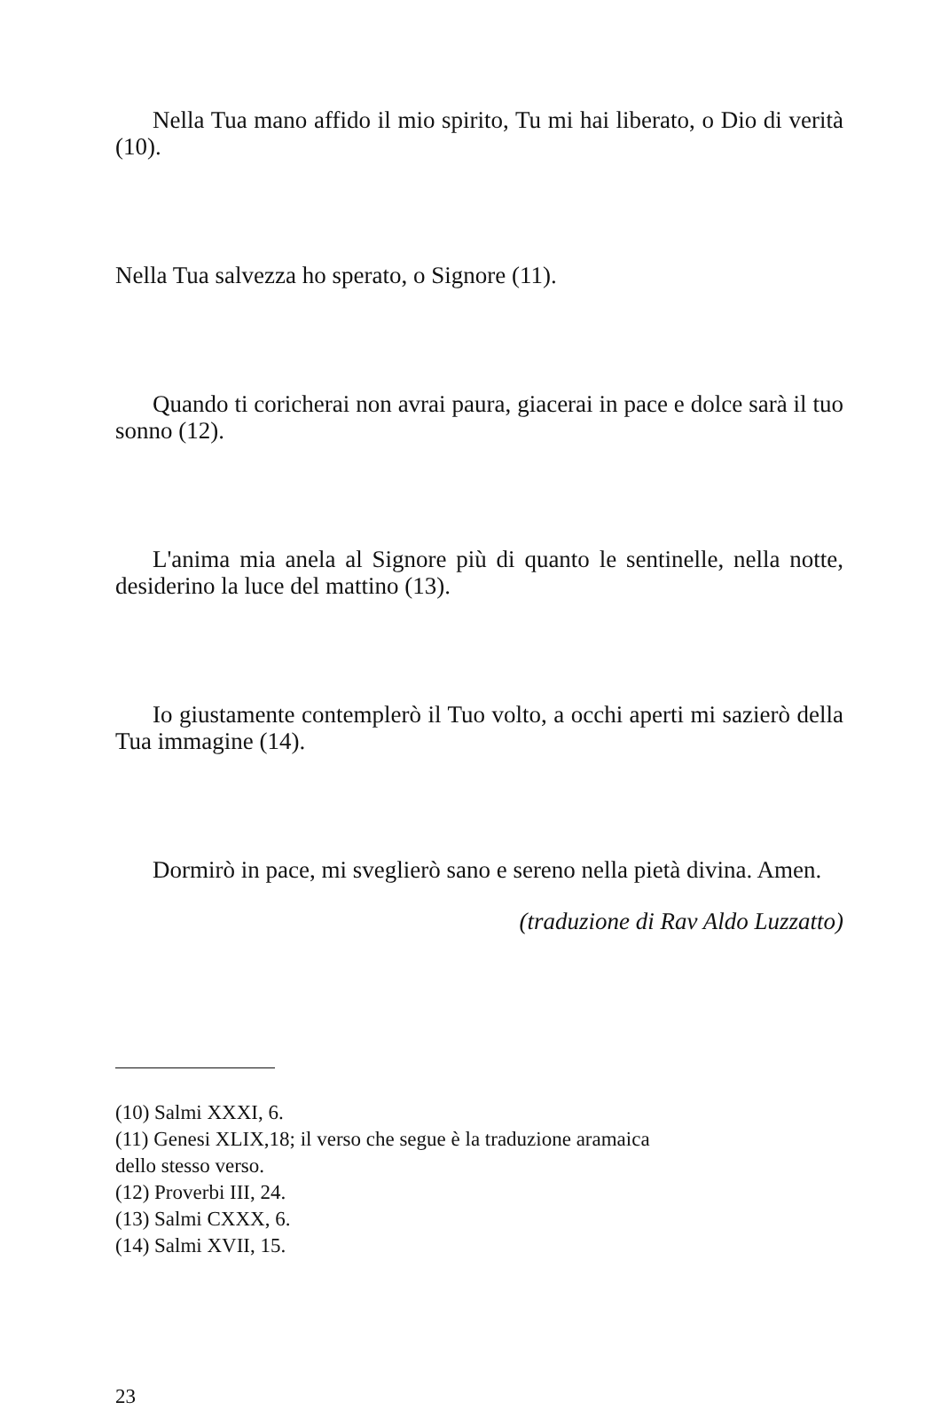Nella Tua mano affido il mio spirito, Tu mi hai liberato, o Dio di verità (10).
Nella Tua salvezza ho sperato, o Signore (11).
Quando ti coricherai non avrai paura, giacerai in pace e dolce sarà il tuo sonno (12).
L'anima mia anela al Signore più di quanto le sentinelle, nella notte, desiderino la luce del mattino (13).
Io giustamente contemplerò il Tuo volto, a occhi aperti mi sazierò della Tua immagine (14).
Dormirò in pace, mi sveglierò sano e sereno nella pietà divina. Amen.
(traduzione di Rav Aldo Luzzatto)
(10) Salmi XXXI, 6.
(11) Genesi XLIX,18; il verso che segue è la traduzione aramaica
dello stesso verso.
(12) Proverbi III, 24.
(13) Salmi CXXX, 6.
(14) Salmi XVII, 15.
23